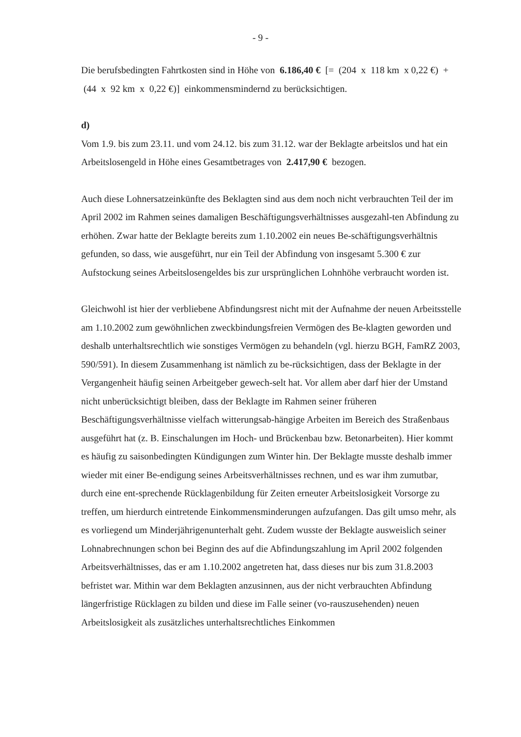- 9 -
Die berufsbedingten Fahrtkosten sind in Höhe von 6.186,40 € [= (204 x 118 km x 0,22 €) + (44 x 92 km x 0,22 €)] einkommensmindernd zu berücksichtigen.
d)
Vom 1.9. bis zum 23.11. und vom 24.12. bis zum 31.12. war der Beklagte arbeitslos und hat ein Arbeitslosengeld in Höhe eines Gesamtbetrages von 2.417,90 € bezogen.
Auch diese Lohnersatzeinkünfte des Beklagten sind aus dem noch nicht verbrauchten Teil der im April 2002 im Rahmen seines damaligen Beschäftigungsverhältnisses ausgezahl-ten Abfindung zu erhöhen. Zwar hatte der Beklagte bereits zum 1.10.2002 ein neues Be-schäftigungsverhältnis gefunden, so dass, wie ausgeführt, nur ein Teil der Abfindung von insgesamt 5.300 € zur Aufstockung seines Arbeitslosengeldes bis zur ursprünglichen Lohnhöhe verbraucht worden ist.
Gleichwohl ist hier der verbliebene Abfindungsrest nicht mit der Aufnahme der neuen Arbeitsstelle am 1.10.2002 zum gewöhnlichen zweckbindungsfreien Vermögen des Be-klagten geworden und deshalb unterhaltsrechtlich wie sonstiges Vermögen zu behandeln (vgl. hierzu BGH, FamRZ 2003, 590/591). In diesem Zusammenhang ist nämlich zu be-rücksichtigen, dass der Beklagte in der Vergangenheit häufig seinen Arbeitgeber gewech-selt hat. Vor allem aber darf hier der Umstand nicht unberücksichtigt bleiben, dass der Beklagte im Rahmen seiner früheren Beschäftigungsverhältnisse vielfach witterungsab-hängige Arbeiten im Bereich des Straßenbaus ausgeführt hat (z. B. Einschalungen im Hoch- und Brückenbau bzw. Betonarbeiten). Hier kommt es häufig zu saisonbedingten Kündigungen zum Winter hin. Der Beklagte musste deshalb immer wieder mit einer Be-endigung seines Arbeitsverhältnisses rechnen, und es war ihm zumutbar, durch eine ent-sprechende Rücklagenbildung für Zeiten erneuter Arbeitslosigkeit Vorsorge zu treffen, um hierdurch eintretende Einkommensminderungen aufzufangen. Das gilt umso mehr, als es vorliegend um Minderjährigenunterhalt geht. Zudem wusste der Beklagte ausweislich seiner Lohnabrechnungen schon bei Beginn des auf die Abfindungszahlung im April 2002 folgenden Arbeitsverhältnisses, das er am 1.10.2002 angetreten hat, dass dieses nur bis zum 31.8.2003 befristet war. Mithin war dem Beklagten anzusinnen, aus der nicht verbrauchten Abfindung längerfristige Rücklagen zu bilden und diese im Falle seiner (vo-rauszusehenden) neuen Arbeitslosigkeit als zusätzliches unterhaltsrechtliches Einkommen